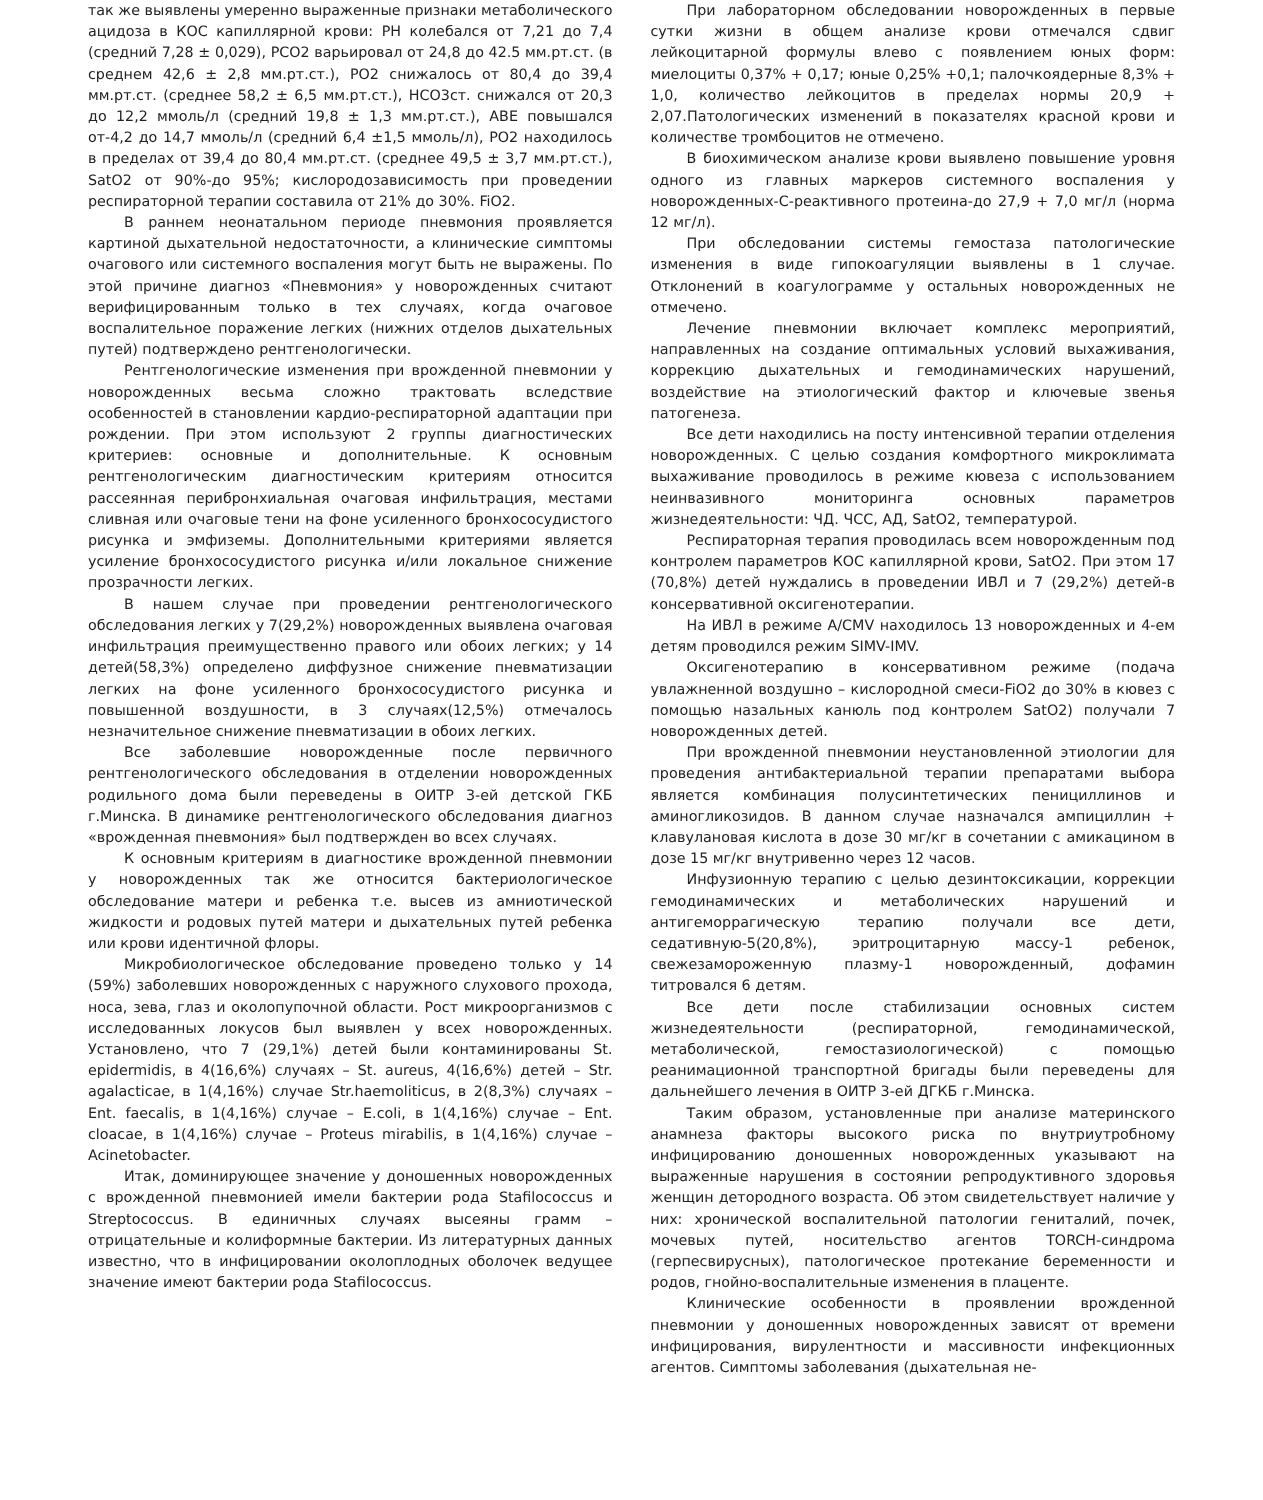так же выявлены умеренно выраженные признаки метаболического ацидоза в КОС капиллярной крови: РН колебался от 7,21 до 7,4 (средний 7,28 ± 0,029), РСО2 варьировал от 24,8 до 42.5 мм.рт.ст. (в среднем 42,6 ± 2,8 мм.рт.ст.), РО2 снижалось от 80,4 до 39,4 мм.рт.ст. (среднее 58,2 ± 6,5 мм.рт.ст.), НСО3ст. снижался от 20,3 до 12,2 ммоль/л (средний 19,8 ± 1,3 мм.рт.ст.), АВЕ повышался от-4,2 до 14,7 ммоль/л (средний 6,4 ±1,5 ммоль/л), РО2 находилось в пределах от 39,4 до 80,4 мм.рт.ст. (среднее 49,5 ± 3,7 мм.рт.ст.), SatO2 от 90%-до 95%; кислородозависимость при проведении респираторной терапии составила от 21% до 30%. FiO2.
В раннем неонатальном периоде пневмония проявляется картиной дыхательной недостаточности, а клинические симптомы очагового или системного воспаления могут быть не выражены. По этой причине диагноз «Пневмония» у новорожденных считают верифицированным только в тех случаях, когда очаговое воспалительное поражение легких (нижних отделов дыхательных путей) подтверждено рентгенологически.
Рентгенологические изменения при врожденной пневмонии у новорожденных весьма сложно трактовать вследствие особенностей в становлении кардио-респираторной адаптации при рождении. При этом используют 2 группы диагностических критериев: основные и дополнительные. К основным рентгенологическим диагностическим критериям относится рассеянная перибронхиальная очаговая инфильтрация, местами сливная или очаговые тени на фоне усиленного бронхососудистого рисунка и эмфиземы. Дополнительными критериями является усиление бронхососудистого рисунка и/или локальное снижение прозрачности легких.
В нашем случае при проведении рентгенологического обследования легких у 7(29,2%) новорожденных выявлена очаговая инфильтрация преимущественно правого или обоих легких; у 14 детей(58,3%) определено диффузное снижение пневматизации легких на фоне усиленного бронхососудистого рисунка и повышенной воздушности, в 3 случаях(12,5%) отмечалось незначительное снижение пневматизации в обоих легких.
Все заболевшие новорожденные после первичного рентгенологического обследования в отделении новорожденных родильного дома были переведены в ОИТР 3-ей детской ГКБ г.Минска. В динамике рентгенологического обследования диагноз «врожденная пневмония» был подтвержден во всех случаях.
К основным критериям в диагностике врожденной пневмонии у новорожденных так же относится бактериологическое обследование матери и ребенка т.е. высев из амниотической жидкости и родовых путей матери и дыхательных путей ребенка или крови идентичной флоры.
Микробиологическое обследование проведено только у 14 (59%) заболевших новорожденных с наружного слухового прохода, носа, зева, глаз и околопупочной области. Рост микроорганизмов с исследованных локусов был выявлен у всех новорожденных. Установлено, что 7 (29,1%) детей были контаминированы St. epidermidis, в 4(16,6%) случаях – St. aureus, 4(16,6%) детей – Str. agalacticae, в 1(4,16%) случае Str.haemoliticus, в 2(8,3%) случаях – Ent. faecalis, в 1(4,16%) случае – E.coli, в 1(4,16%) случае – Ent. cloacae, в 1(4,16%) случае – Proteus mirabilis, в 1(4,16%) случае – Acinetobacter.
Итак, доминирующее значение у доношенных новорожденных с врожденной пневмонией имели бактерии рода Stafilococcus и Streptococcus. В единичных случаях высеяны грамм – отрицательные и колиформные бактерии. Из литературных данных известно, что в инфицировании околоплодных оболочек ведущее значение имеют бактерии рода Stafilococcus.
При лабораторном обследовании новорожденных в первые сутки жизни в общем анализе крови отмечался сдвиг лейкоцитарной формулы влево с появлением юных форм: миелоциты 0,37% + 0,17; юные 0,25% +0,1; палочкоядерные 8,3% + 1,0, количество лейкоцитов в пределах нормы 20,9 + 2,07.Патологических изменений в показателях красной крови и количестве тромбоцитов не отмечено.
В биохимическом анализе крови выявлено повышение уровня одного из главных маркеров системного воспаления у новорожденных-С-реактивного протеина-до 27,9 + 7,0 мг/л (норма 12 мг/л).
При обследовании системы гемостаза патологические изменения в виде гипокоагуляции выявлены в 1 случае. Отклонений в коагулограмме у остальных новорожденных не отмечено.
Лечение пневмонии включает комплекс мероприятий, направленных на создание оптимальных условий выхаживания, коррекцию дыхательных и гемодинамических нарушений, воздействие на этиологический фактор и ключевые звенья патогенеза.
Все дети находились на посту интенсивной терапии отделения новорожденных. С целью создания комфортного микроклимата выхаживание проводилось в режиме кювеза с использованием неинвазивного мониторинга основных параметров жизнедеятельности: ЧД. ЧСС, АД, SatO2, температурой.
Респираторная терапия проводилась всем новорожденным под контролем параметров КОС капиллярной крови, SatO2. При этом 17 (70,8%) детей нуждались в проведении ИВЛ и 7 (29,2%) детей-в консервативной оксигенотерапии.
На ИВЛ в режиме A/CMV находилось 13 новорожденных и 4-ем детям проводился режим SIMV-IMV.
Оксигенотерапию в консервативном режиме (подача увлажненной воздушно – кислородной смеси-FiO2 до 30% в кювез с помощью назальных канюль под контролем SatO2) получали 7 новорожденных детей.
При врожденной пневмонии неустановленной этиологии для проведения антибактериальной терапии препаратами выбора является комбинация полусинтетических пенициллинов и аминогликозидов. В данном случае назначался ампициллин + клавулановая кислота в дозе 30 мг/кг в сочетании с амикацином в дозе 15 мг/кг внутривенно через 12 часов.
Инфузионную терапию с целью дезинтоксикации, коррекции гемодинамических и метаболических нарушений и антигеморрагическую терапию получали все дети, седативную-5(20,8%), эритроцитарную массу-1 ребенок, свежезамороженную плазму-1 новорожденный, дофамин титровался 6 детям.
Все дети после стабилизации основных систем жизнедеятельности (респираторной, гемодинамической, метаболической, гемостазиологической) с помощью реанимационной транспортной бригады были переведены для дальнейшего лечения в ОИТР 3-ей ДГКБ г.Минска.
Таким образом, установленные при анализе материнского анамнеза факторы высокого риска по внутриутробному инфицированию доношенных новорожденных указывают на выраженные нарушения в состоянии репродуктивного здоровья женщин детородного возраста. Об этом свидетельствует наличие у них: хронической воспалительной патологии гениталий, почек, мочевых путей, носительство агентов TORCH-синдрома (герпесвирусных), патологическое протекание беременности и родов, гнойно-воспалительные изменения в плаценте.
Клинические особенности в проявлении врожденной пневмонии у доношенных новорожденных зависят от времени инфицирования, вирулентности и массивности инфекционных агентов. Симптомы заболевания (дыхательная не-